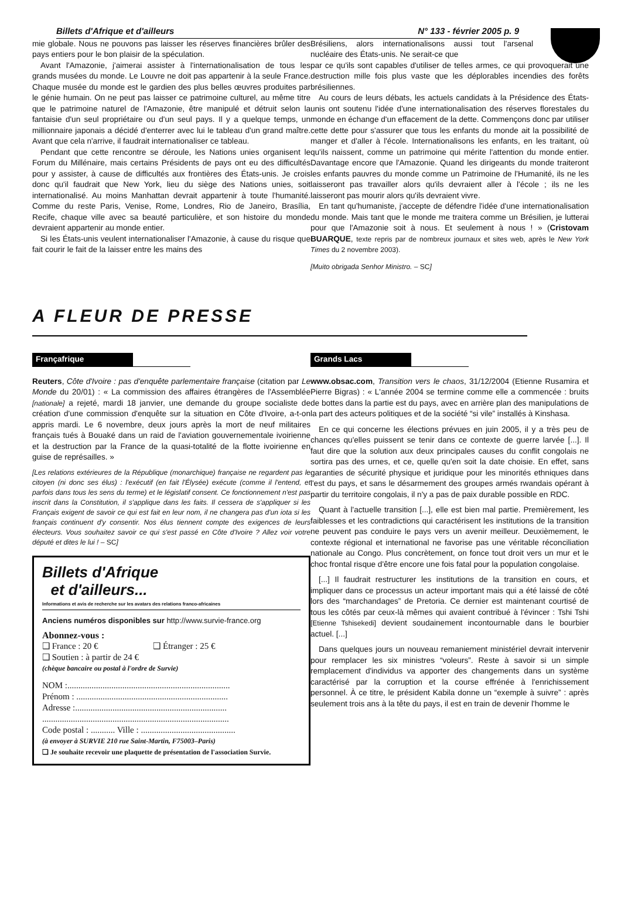Billets d'Afrique et d'ailleurs N° 133 - février 2005 p. 9
mie globale. Nous ne pouvons pas laisser les réserves financières brûler des pays entiers pour le bon plaisir de la spéculation.
Avant l'Amazonie, j'aimerai assister à l'internationalisation de tous les grands musées du monde. Le Louvre ne doit pas appartenir à la seule France. Chaque musée du monde est le gardien des plus belles œuvres produites par le génie humain. On ne peut pas laisser ce patrimoine culturel, au même titre que le patrimoine naturel de l'Amazonie, être manipulé et détruit selon la fantaisie d'un seul propriétaire ou d'un seul pays. Il y a quelque temps, un millionnaire japonais a décidé d'enterrer avec lui le tableau d'un grand maître. Avant que cela n'arrive, il faudrait internationaliser ce tableau.
Pendant que cette rencontre se déroule, les Nations unies organisent le Forum du Millénaire, mais certains Présidents de pays ont eu des difficultés pour y assister, à cause de difficultés aux frontières des États-unis. Je crois donc qu'il faudrait que New York, lieu du siège des Nations unies, soit internationalisé. Au moins Manhattan devrait appartenir à toute l'humanité. Comme du reste Paris, Venise, Rome, Londres, Rio de Janeiro, Brasília, Recife, chaque ville avec sa beauté particulière, et son histoire du monde devraient appartenir au monde entier.
Si les États-unis veulent internationaliser l'Amazonie, à cause du risque que fait courir le fait de la laisser entre les mains des
Brésiliens, alors internationalisons aussi tout l'arsenal nucléaire des États-unis. Ne serait-ce que
par ce qu'ils sont capables d'utiliser de telles armes, ce qui provoquerait une destruction mille fois plus vaste que les déplorables incendies des forêts brésiliennes.
Au cours de leurs débats, les actuels candidats à la Présidence des États-unis ont soutenu l'idée d'une internationalisation des réserves florestales du monde en échange d'un effacement de la dette. Commençons donc par utiliser cette dette pour s'assurer que tous les enfants du monde ait la possibilité de manger et d'aller à l'école. Internationalisons les enfants, en les traitant, où qu'ils naissent, comme un patrimoine qui mérite l'attention du monde entier. Davantage encore que l'Amazonie. Quand les dirigeants du monde traiteront les enfants pauvres du monde comme un Patrimoine de l'Humanité, ils ne les laisseront pas travailler alors qu'ils devraient aller à l'école ; ils ne les laisseront pas mourir alors qu'ils devraient vivre.
En tant qu'humaniste, j'accepte de défendre l'idée d'une internationalisation du monde. Mais tant que le monde me traitera comme un Brésilien, je lutterai pour que l'Amazonie soit à nous. Et seulement à nous ! » (Cristovam BUARQUE, texte repris par de nombreux journaux et sites web, après le New York Times du 2 novembre 2003).
[Muito obrigada Senhor Ministro. – SC]
A FLEUR DE PRESSE
Françafrique
Reuters, Côte d'Ivoire : pas d'enquête parlementaire française (citation par Le Monde du 20/01) : « La commission des affaires étrangères de l'Assemblée [nationale] a rejeté, mardi 18 janvier, une demande du groupe socialiste de création d'une commission d'enquête sur la situation en Côte d'Ivoire, a-t-on appris mardi. Le 6 novembre, deux jours après la mort de neuf militaires français tués à Bouaké dans un raid de l'aviation gouvernementale ivoirienne et la destruction par la France de la quasi-totalité de la flotte ivoirienne en guise de représailles. »
[Les relations extérieures de la République (monarchique) française ne regardent pas le citoyen (ni donc ses élus) : l'exécutif (en fait l'Élysée) exécute (comme il l'entend, et parfois dans tous les sens du terme) et le législatif consent. Ce fonctionnement n'est pas inscrit dans la Constitution, il s'applique dans les faits. Il cessera de s'appliquer si les Français exigent de savoir ce qui est fait en leur nom, il ne changera pas d'un iota si les français continuent d'y consentir. Nos élus tiennent compte des exigences de leurs électeurs. Vous souhaitez savoir ce qui s'est passé en Côte d'Ivoire ? Allez voir votre député et dites le lui ! – SC]
Billets d'Afrique
et d'ailleurs...
Informations et avis de recherche sur les avatars des relations franco-africaines
Anciens numéros disponibles sur http://www.survie-france.org
Abonnez-vous :
❑ France : 20 € ❑ Étranger : 25 €
❑ Soutien : à partir de 24 €
(chèque bancaire ou postal à l'ordre de Survie)
NOM :..........................................................................
Prénom : .....................................................................
Adresse :.....................................................................
.....................................................................................
Code postal : ........... Ville : ...........................................
(à envoyer à SURVIE 210 rue Saint-Martin, F75003–Paris)
❑ Je souhaite recevoir une plaquette de présentation de l'association Survie.
Grands Lacs
www.obsac.com, Transition vers le chaos, 31/12/2004 (Etienne Rusamira et Pierre Bigras) : « L'année 2004 se termine comme elle a commencée : bruits de bottes dans la partie est du pays, avec en arrière plan des manipulations de la part des acteurs politiques et de la société “si vile” installés à Kinshasa.
En ce qui concerne les élections prévues en juin 2005, il y a très peu de chances qu'elles puissent se tenir dans ce contexte de guerre larvée [...]. Il faut dire que la solution aux deux principales causes du conflit congolais ne sortira pas des urnes, et ce, quelle qu'en soit la date choisie. En effet, sans garanties de sécurité physique et juridique pour les minorités ethniques dans l'est du pays, et sans le désarmement des groupes armés rwandais opérant à partir du territoire congolais, il n'y a pas de paix durable possible en RDC.
Quant à l'actuelle transition [...], elle est bien mal partie. Premièrement, les faiblesses et les contradictions qui caractérisent les institutions de la transition ne peuvent pas conduire le pays vers un avenir meilleur. Deuxièmement, le contexte régional et international ne favorise pas une véritable réconciliation nationale au Congo. Plus concrètement, on fonce tout droit vers un mur et le choc frontal risque d'être encore une fois fatal pour la population congolaise.
[...] Il faudrait restructurer les institutions de la transition en cours, et impliquer dans ce processus un acteur important mais qui a été laissé de côté lors des “marchandages” de Pretoria. Ce dernier est maintenant courtisé de tous les côtés par ceux-là mêmes qui avaient contribué à l'évincer : Tshi Tshi [Etienne Tshisekedi] devient soudainement incontournable dans le bourbier actuel. [...]
Dans quelques jours un nouveau remaniement ministériel devrait intervenir pour remplacer les six ministres “voleurs”. Reste à savoir si un simple remplacement d'individus va apporter des changements dans un système caractérisé par la corruption et la course effrénée à l'enrichissement personnel. À ce titre, le président Kabila donne un “exemple à suivre” : après seulement trois ans à la tête du pays, il est en train de devenir l'homme le